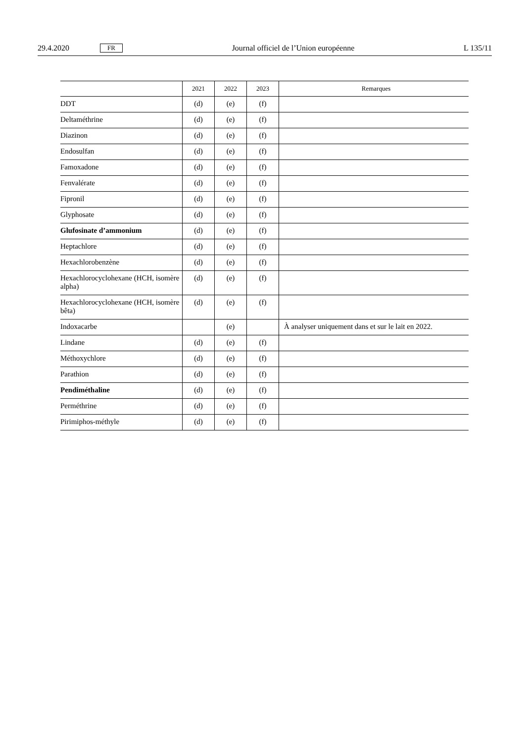29.4.2020 FR Journal officiel de l’Union européenne L 135/11
| | 2021 | 2022 | 2023 | Remarques |
| --- | --- | --- | --- | --- |
| DDT | (d) | (e) | (f) | |
| Deltaméthrine | (d) | (e) | (f) | |
| Diazinon | (d) | (e) | (f) | |
| Endosulfan | (d) | (e) | (f) | |
| Famoxadone | (d) | (e) | (f) | |
| Fenvalérate | (d) | (e) | (f) | |
| Fipronil | (d) | (e) | (f) | |
| Glyphosate | (d) | (e) | (f) | |
| Glufosinate d’ammonium | (d) | (e) | (f) | |
| Heptachlore | (d) | (e) | (f) | |
| Hexachlorobenzène | (d) | (e) | (f) | |
| Hexachlorocyclohexane (HCH, isomère alpha) | (d) | (e) | (f) | |
| Hexachlorocyclohexane (HCH, isomère bêta) | (d) | (e) | (f) | |
| Indoxacarbe | | (e) | | À analyser uniquement dans et sur le lait en 2022. |
| Lindane | (d) | (e) | (f) | |
| Méthoxychlore | (d) | (e) | (f) | |
| Parathion | (d) | (e) | (f) | |
| Pendiméthaline | (d) | (e) | (f) | |
| Perméthrine | (d) | (e) | (f) | |
| Pirimiphos-méthyle | (d) | (e) | (f) | |